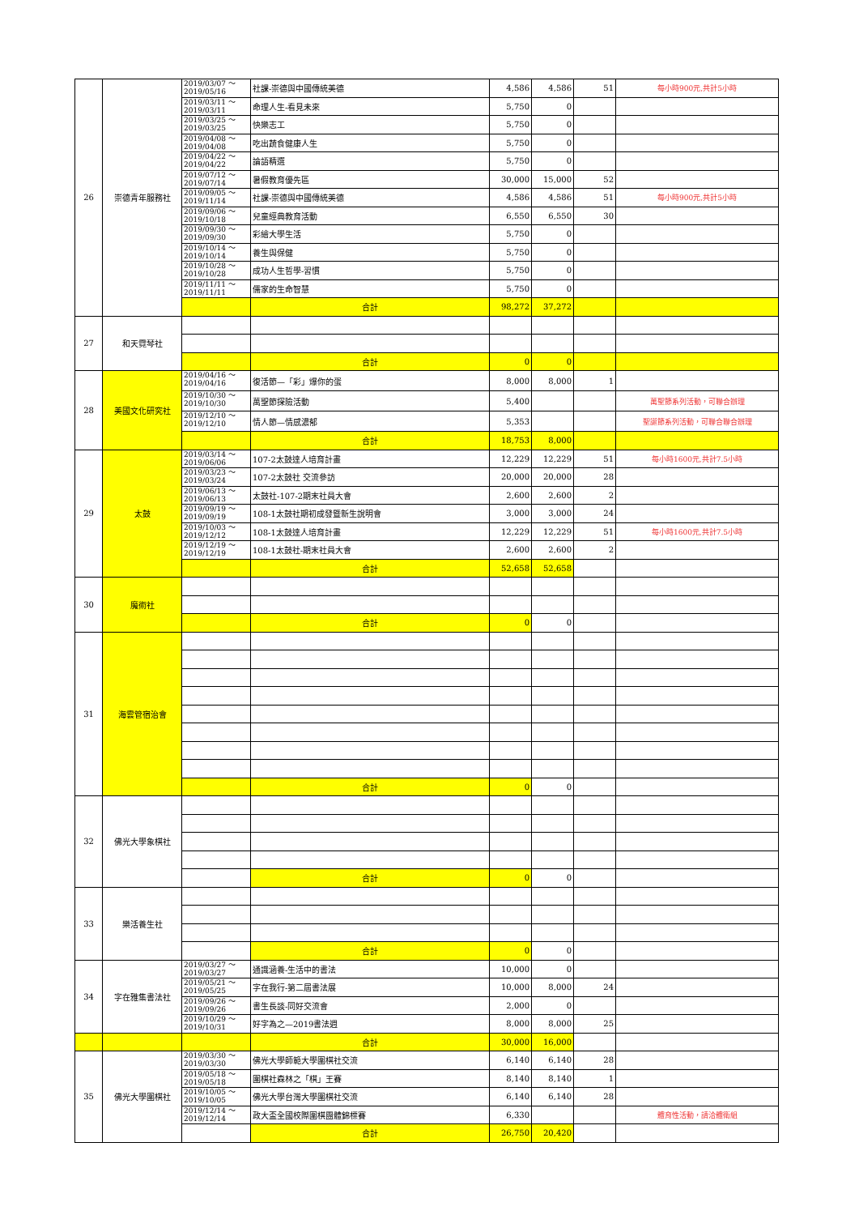| 26 | 崇德青年服務社 | 2019/03/07 ～ 2019/05/16 | 社課-崇德與中國傳統美德 | 4,586 | 4,586 | 51 | 每小時900元,共計5小時 |
| | | 2019/03/11 ～ 2019/03/11 | 命理人生-看見未來 | 5,750 | 0 | | |
| | | 2019/03/25 ～ 2019/03/25 | 快樂志工 | 5,750 | 0 | | |
| | | 2019/04/08 ～ 2019/04/08 | 吃出蔬食健康人生 | 5,750 | 0 | | |
| | | 2019/04/22 ～ 2019/04/22 | 論語精選 | 5,750 | 0 | | |
| | | 2019/07/12 ～ 2019/07/14 | 暑假教育優先區 | 30,000 | 15,000 | 52 | |
| | | 2019/09/05 ～ 2019/11/14 | 社課-崇德與中國傳統美德 | 4,586 | 4,586 | 51 | 每小時900元,共計5小時 |
| | | 2019/09/06 ～ 2019/10/18 | 兒童經典教育活動 | 6,550 | 6,550 | 30 | |
| | | 2019/09/30 ～ 2019/09/30 | 彩繪大學生活 | 5,750 | 0 | | |
| | | 2019/10/14 ～ 2019/10/14 | 養生與保健 | 5,750 | 0 | | |
| | | 2019/10/28 ～ 2019/10/28 | 成功人生哲學-習慣 | 5,750 | 0 | | |
| | | 2019/11/11 ～ 2019/11/11 | 儒家的生命智慧 | 5,750 | 0 | | |
| | | | 合計 | 98,272 | 37,272 | | |
| 27 | 和天霓琴社 | | | | | | |
| | | | 合計 | 0 | 0 | | |
| 28 | 美國文化研究社 | 2019/04/16 ～ 2019/04/16 | 復活節—「彩」爆你的蛋 | 8,000 | 8,000 | 1 | |
| | | 2019/10/30 ～ 2019/10/30 | 萬聖節探險活動 | 5,400 | | | 萬聖節系列活動，可聯合辦理 |
| | | 2019/12/10 ～ 2019/12/10 | 情人節—情感濃郁 | 5,353 | | | 聖誕節系列活動，可聯合聯合辦理 |
| | | | 合計 | 18,753 | 8,000 | | |
| 29 | 太鼓 | 2019/03/14 ～ 2019/06/06 | 107-2太鼓達人培育計畫 | 12,229 | 12,229 | 51 | 每小時1600元,共計7.5小時 |
| | | 2019/03/23 ～ 2019/03/24 | 107-2太鼓社 交流參訪 | 20,000 | 20,000 | 28 | |
| | | 2019/06/13 ～ 2019/06/13 | 太鼓社-107-2期末社員大會 | 2,600 | 2,600 | 2 | |
| | | 2019/09/19 ～ 2019/09/19 | 108-1太鼓社期初成發暨新生說明會 | 3,000 | 3,000 | 24 | |
| | | 2019/10/03 ～ 2019/12/12 | 108-1太鼓達人培育計畫 | 12,229 | 12,229 | 51 | 每小時1600元,共計7.5小時 |
| | | 2019/12/19 ～ 2019/12/19 | 108-1太鼓社-期末社員大會 | 2,600 | 2,600 | 2 | |
| | | | 合計 | 52,658 | 52,658 | | |
| 30 | 魔術社 | | | | | | |
| | | | 合計 | 0 | 0 | | |
| 31 | 海雲管宿治會 | | | | | | |
| | | | 合計 | 0 | 0 | | |
| 32 | 佛光大學象棋社 | | | | | | |
| | | | 合計 | 0 | 0 | | |
| 33 | 樂活養生社 | | | | | | |
| | | | 合計 | 0 | 0 | | |
| 34 | 字在雅集書法社 | 2019/03/27 ～ 2019/03/27 | 通識涵養-生活中的書法 | 10,000 | 0 | | |
| | | 2019/05/21 ～ 2019/05/25 | 字在我行-第二屆書法展 | 10,000 | 8,000 | 24 | |
| | | 2019/09/26 ～ 2019/09/26 | 書生長談-同好交流會 | 2,000 | 0 | | |
| | | 2019/10/29 ～ 2019/10/31 | 好字為之—2019書法週 | 8,000 | 8,000 | 25 | |
| | | | 合計 | 30,000 | 16,000 | | |
| 35 | 佛光大學圍棋社 | 2019/03/30 ～ 2019/03/30 | 佛光大學師範大學圍棋社交流 | 6,140 | 6,140 | 28 | |
| | | 2019/05/18 ～ 2019/05/18 | 圍棋社森林之「棋」王賽 | 8,140 | 8,140 | 1 | |
| | | 2019/10/05 ～ 2019/10/05 | 佛光大學台灣大學圍棋社交流 | 6,140 | 6,140 | 28 | |
| | | 2019/12/14 ～ 2019/12/14 | 政大盃全國校際圍棋團體錦標賽 | 6,330 | | | 體育性活動，請洽體衛組 |
| | | | 合計 | 26,750 | 20,420 | | |